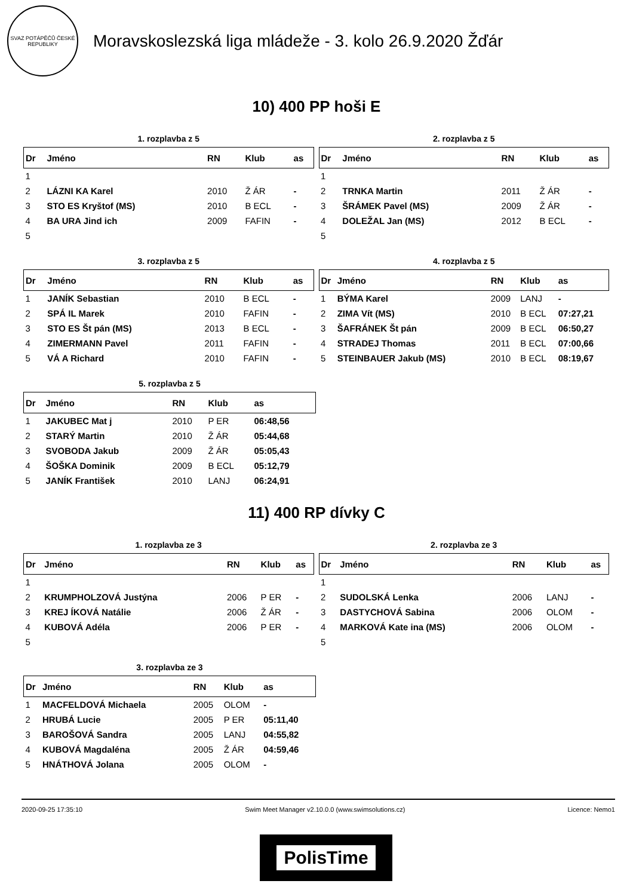SVAZ POTÁPĚČŮ ČESKÉ REPUBLIKY
Moravskoslezská liga mládeže - 3. kolo 26.9.2020 Žďár
10) 400 PP hoši E
1. rozplavba z 5
| Dr | Jméno | RN | Klub | as |
| --- | --- | --- | --- | --- |
| 1 | | | | |
| 2 | LÁZNI KA Karel | 2010 | Ž ÁR | - |
| 3 | STO ES Kryštof (MS) | 2010 | B ECL | - |
| 4 | BA URA Jind ich | 2009 | FAFIN | - |
| 5 | | | | |
2. rozplavba z 5
| Dr | Jméno | RN | Klub | as |
| --- | --- | --- | --- | --- |
| 1 | | | | |
| 2 | TRNKA Martin | 2011 | Ž ÁR | - |
| 3 | ŠRÁMEK Pavel (MS) | 2009 | Ž ÁR | - |
| 4 | DOLEŽAL Jan (MS) | 2012 | B ECL | - |
| 5 | | | | |
3. rozplavba z 5
| Dr | Jméno | RN | Klub | as |
| --- | --- | --- | --- | --- |
| 1 | JANÍK Sebastian | 2010 | B ECL | - |
| 2 | SPÁ IL Marek | 2010 | FAFIN | - |
| 3 | STO ES Št pán (MS) | 2013 | B ECL | - |
| 4 | ZIMERMANN Pavel | 2011 | FAFIN | - |
| 5 | VÁ A Richard | 2010 | FAFIN | - |
4. rozplavba z 5
| Dr | Jméno | RN | Klub | as |
| --- | --- | --- | --- | --- |
| 1 | BÝMA Karel | 2009 | LANJ | - |
| 2 | ZIMA Vít (MS) | 2010 | B ECL | 07:27,21 |
| 3 | ŠAFRÁNEK Št pán | 2009 | B ECL | 06:50,27 |
| 4 | STRADEJ Thomas | 2011 | B ECL | 07:00,66 |
| 5 | STEINBAUER Jakub (MS) | 2010 | B ECL | 08:19,67 |
5. rozplavba z 5
| Dr | Jméno | RN | Klub | as |
| --- | --- | --- | --- | --- |
| 1 | JAKUBEC Mat j | 2010 | P ER | 06:48,56 |
| 2 | STARÝ Martin | 2010 | Ž ÁR | 05:44,68 |
| 3 | SVOBODA Jakub | 2009 | Ž ÁR | 05:05,43 |
| 4 | ŠOŠKA Dominik | 2009 | B ECL | 05:12,79 |
| 5 | JANÍK František | 2010 | LANJ | 06:24,91 |
11) 400 RP dívky C
1. rozplavba ze 3
| Dr | Jméno | RN | Klub | as |
| --- | --- | --- | --- | --- |
| 1 | | | | |
| 2 | KRUMPHOLZOVÁ Justýna | 2006 | P ER | - |
| 3 | KREJ ÍKOVÁ Natálie | 2006 | Ž ÁR | - |
| 4 | KUBOVÁ Adéla | 2006 | P ER | - |
| 5 | | | | |
2. rozplavba ze 3
| Dr | Jméno | RN | Klub | as |
| --- | --- | --- | --- | --- |
| 1 | | | | |
| 2 | SUDOLSKÁ Lenka | 2006 | LANJ | - |
| 3 | DASTYCHOVÁ Sabina | 2006 | OLOM | - |
| 4 | MARKOVÁ Kate ina (MS) | 2006 | OLOM | - |
| 5 | | | | |
3. rozplavba ze 3
| Dr | Jméno | RN | Klub | as |
| --- | --- | --- | --- | --- |
| 1 | MACFELDOVÁ Michaela | 2005 | OLOM | - |
| 2 | HRUBÁ Lucie | 2005 | P ER | 05:11,40 |
| 3 | BAROŠOVÁ Sandra | 2005 | LANJ | 04:55,82 |
| 4 | KUBOVÁ Magdaléna | 2005 | Ž ÁR | 04:59,46 |
| 5 | HNÁTHOVÁ Jolana | 2005 | OLOM | - |
2020-09-25 17:35:10 Swim Meet Manager v2.10.0.0 (www.swimsolutions.cz) Licence: Nemo1
PolisTime